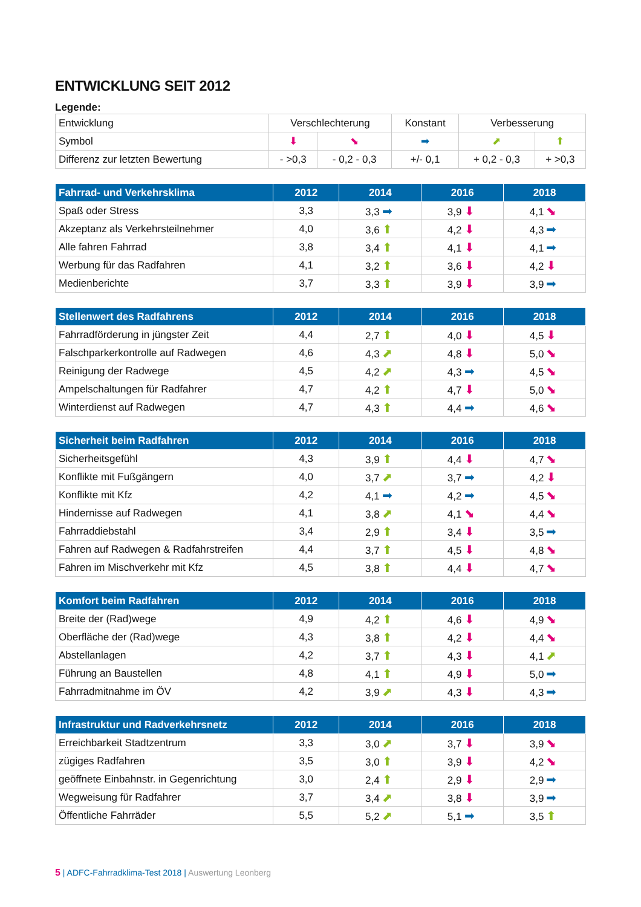ENTWICKLUNG SEIT 2012
Legende:
| Entwicklung | Verschlechterung | | Konstant | Verbesserung | |
| Symbol | ⬇ | ⬊ | ➡ | ⬈ | ⬆ |
| Differenz zur letzten Bewertung | - >0,3 | - 0,2 - 0,3 | +/- 0,1 | + 0,2 - 0,3 | + >0,3 |
| Fahrrad- und Verkehrsklima | 2012 | 2014 | 2016 | 2018 |
| --- | --- | --- | --- | --- |
| Spaß oder Stress | 3,3 | 3,3 ➡ | 3,9 ⬇ | 4,1 ⬊ |
| Akzeptanz als Verkehrsteilnehmer | 4,0 | 3,6 ⬆ | 4,2 ⬇ | 4,3 ➡ |
| Alle fahren Fahrrad | 3,8 | 3,4 ⬆ | 4,1 ⬇ | 4,1 ➡ |
| Werbung für das Radfahren | 4,1 | 3,2 ⬆ | 3,6 ⬇ | 4,2 ⬇ |
| Medienberichte | 3,7 | 3,3 ⬆ | 3,9 ⬇ | 3,9 ➡ |
| Stellenwert des Radfahrens | 2012 | 2014 | 2016 | 2018 |
| --- | --- | --- | --- | --- |
| Fahrradförderung in jüngster Zeit | 4,4 | 2,7 ⬆ | 4,0 ⬇ | 4,5 ⬇ |
| Falschparkerkontrolle auf Radwegen | 4,6 | 4,3 ⬈ | 4,8 ⬇ | 5,0 ⬊ |
| Reinigung der Radwege | 4,5 | 4,2 ⬈ | 4,3 ➡ | 4,5 ⬊ |
| Ampelschaltungen für Radfahrer | 4,7 | 4,2 ⬆ | 4,7 ⬇ | 5,0 ⬊ |
| Winterdienst auf Radwegen | 4,7 | 4,3 ⬆ | 4,4 ➡ | 4,6 ⬊ |
| Sicherheit beim Radfahren | 2012 | 2014 | 2016 | 2018 |
| --- | --- | --- | --- | --- |
| Sicherheitsgefühl | 4,3 | 3,9 ⬆ | 4,4 ⬇ | 4,7 ⬊ |
| Konflikte mit Fußgängern | 4,0 | 3,7 ⬈ | 3,7 ➡ | 4,2 ⬇ |
| Konflikte mit Kfz | 4,2 | 4,1 ➡ | 4,2 ➡ | 4,5 ⬊ |
| Hindernisse auf Radwegen | 4,1 | 3,8 ⬈ | 4,1 ⬊ | 4,4 ⬊ |
| Fahrraddiebstahl | 3,4 | 2,9 ⬆ | 3,4 ⬇ | 3,5 ➡ |
| Fahren auf Radwegen & Radfahrstreifen | 4,4 | 3,7 ⬆ | 4,5 ⬇ | 4,8 ⬊ |
| Fahren im Mischverkehr mit Kfz | 4,5 | 3,8 ⬆ | 4,4 ⬇ | 4,7 ⬊ |
| Komfort beim Radfahren | 2012 | 2014 | 2016 | 2018 |
| --- | --- | --- | --- | --- |
| Breite der (Rad)wege | 4,9 | 4,2 ⬆ | 4,6 ⬇ | 4,9 ⬊ |
| Oberfläche der (Rad)wege | 4,3 | 3,8 ⬆ | 4,2 ⬇ | 4,4 ⬊ |
| Abstellanlagen | 4,2 | 3,7 ⬆ | 4,3 ⬇ | 4,1 ⬈ |
| Führung an Baustellen | 4,8 | 4,1 ⬆ | 4,9 ⬇ | 5,0 ➡ |
| Fahrradmitnahme im ÖV | 4,2 | 3,9 ⬈ | 4,3 ⬇ | 4,3 ➡ |
| Infrastruktur und Radverkehrsnetz | 2012 | 2014 | 2016 | 2018 |
| --- | --- | --- | --- | --- |
| Erreichbarkeit Stadtzentrum | 3,3 | 3,0 ⬈ | 3,7 ⬇ | 3,9 ⬊ |
| zügiges Radfahren | 3,5 | 3,0 ⬆ | 3,9 ⬇ | 4,2 ⬊ |
| geöffnete Einbahnstr. in Gegenrichtung | 3,0 | 2,4 ⬆ | 2,9 ⬇ | 2,9 ➡ |
| Wegweisung für Radfahrer | 3,7 | 3,4 ⬈ | 3,8 ⬇ | 3,9 ➡ |
| Öffentliche Fahrräder | 5,5 | 5,2 ⬈ | 5,1 ➡ | 3,5 ⬆ |
5 | ADFC-Fahrradklima-Test 2018 | Auswertung Leonberg